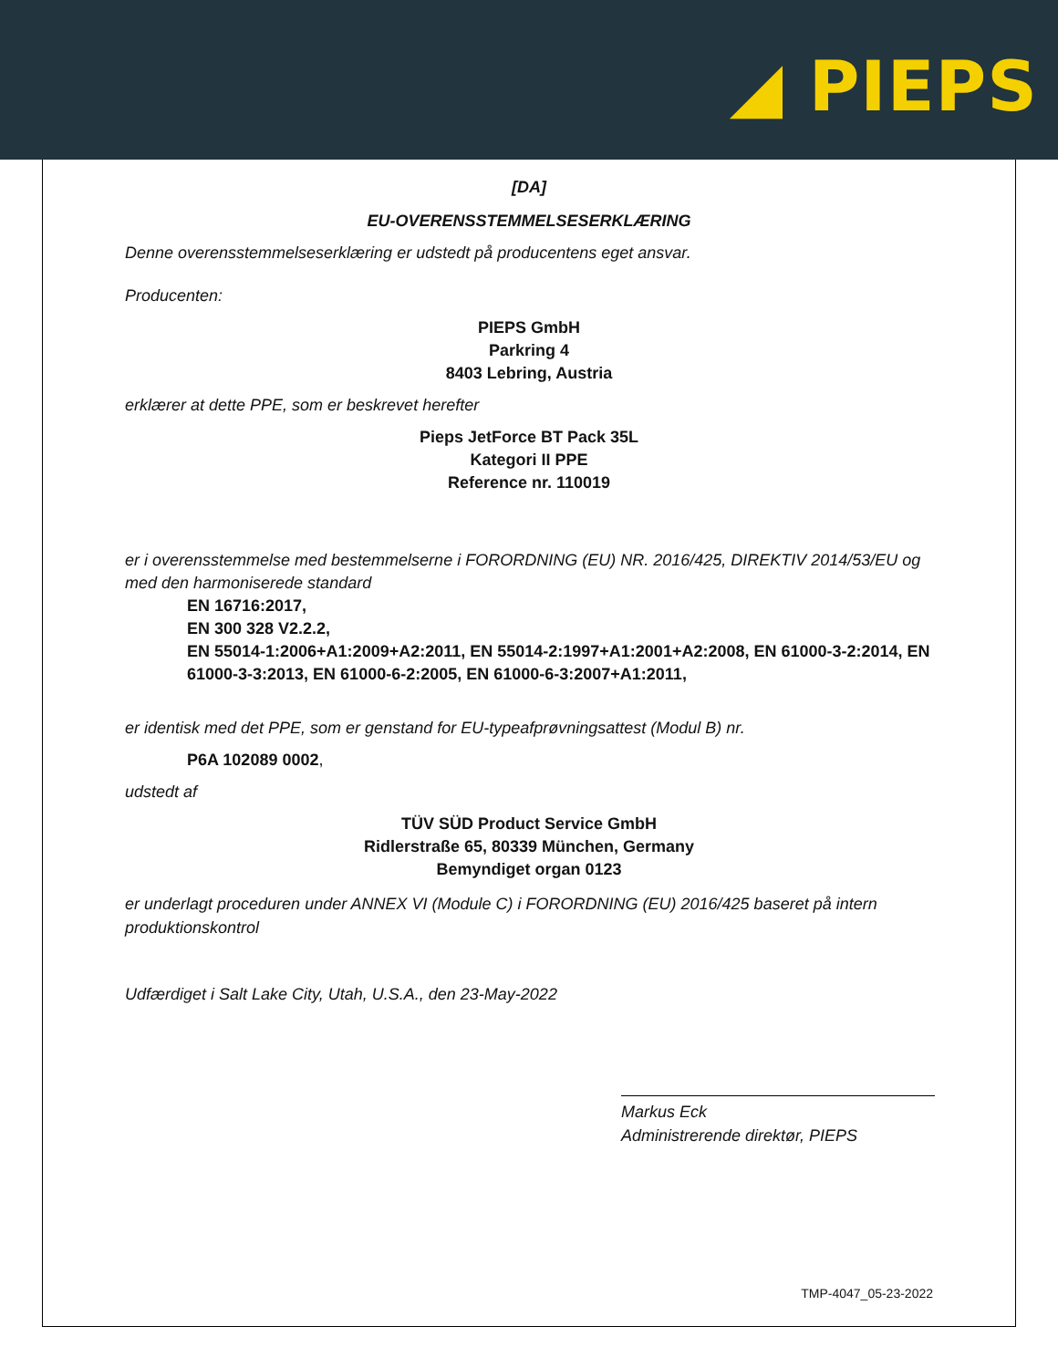◢ PIEPS
[DA]
EU-OVERENSSTEMMELSESERKLÆRING
Denne overensstemmelseserklæring er udstedt på producentens eget ansvar.
Producenten:
PIEPS GmbH
Parkring 4
8403 Lebring, Austria
erklærer at dette PPE, som er beskrevet herefter
Pieps JetForce BT Pack 35L
Kategori II PPE
Reference nr. 110019
er i overensstemmelse med bestemmelserne i FORORDNING (EU) NR. 2016/425, DIREKTIV 2014/53/EU og med den harmoniserede standard
EN 16716:2017,
EN 300 328 V2.2.2,
EN 55014-1:2006+A1:2009+A2:2011, EN 55014-2:1997+A1:2001+A2:2008, EN 61000-3-2:2014, EN 61000-3-3:2013, EN 61000-6-2:2005, EN 61000-6-3:2007+A1:2011,
er identisk med det PPE, som er genstand for EU-typeafprøvningsattest (Modul B) nr.
P6A 102089 0002,
udstedt af
TÜV SÜD Product Service GmbH
Ridlerstraße 65, 80339 München, Germany
Bemyndiget organ 0123
er underlagt proceduren under ANNEX VI (Module C) i FORORDNING (EU) 2016/425 baseret på intern produktionskontrol
Udfærdiget i Salt Lake City, Utah, U.S.A., den 23-May-2022
Markus Eck
Administrerende direktør, PIEPS
TMP-4047_05-23-2022